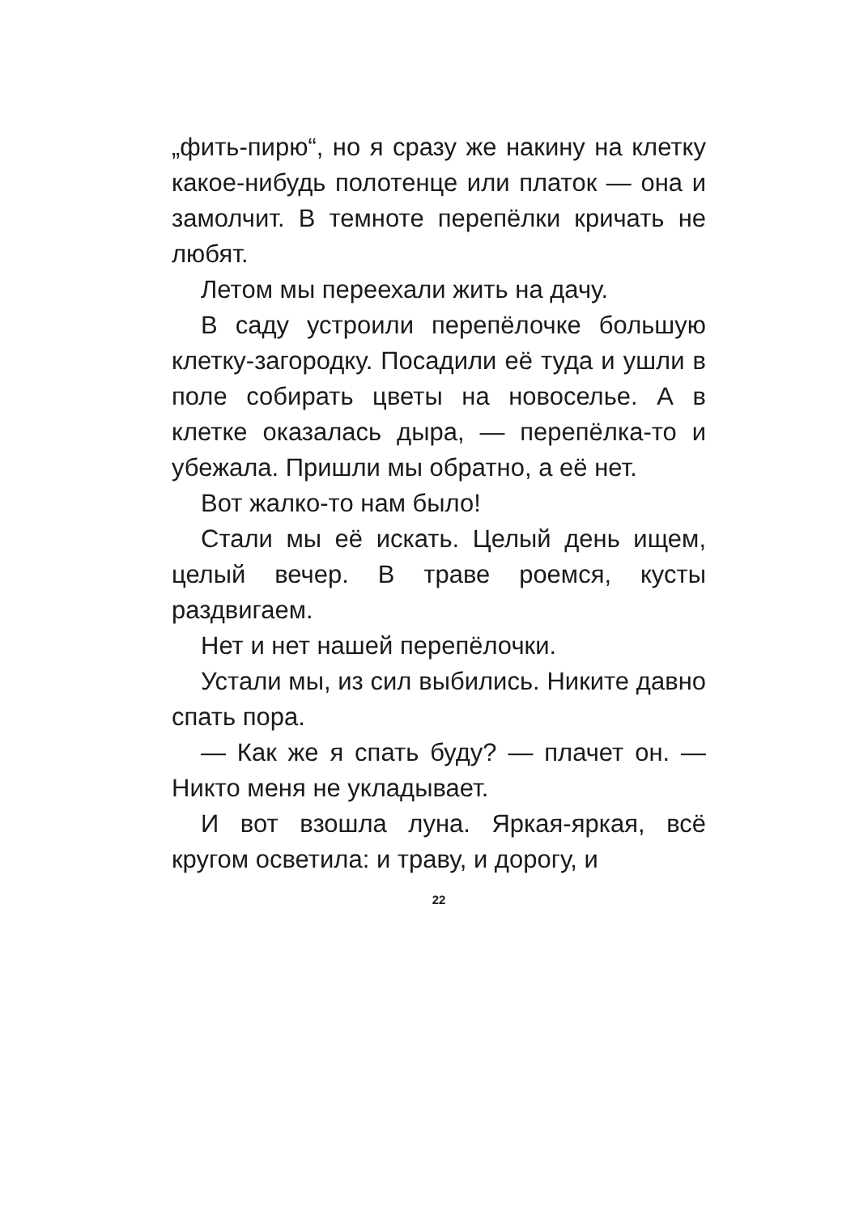„фить-пирю“, но я сразу же накину на клетку какое-нибудь полотенце или платок — она и замолчит. В темноте перепёлки кричать не любят.
Летом мы переехали жить на дачу.
В саду устроили перепёлочке большую клетку-загородку. Посадили её туда и ушли в поле собирать цветы на новоселье. А в клетке оказалась дыра, — перепёлка-то и убежала. Пришли мы обратно, а её нет.
Вот жалко-то нам было!
Стали мы её искать. Целый день ищем, целый вечер. В траве роемся, кусты раздвигаем.
Нет и нет нашей перепёлочки.
Устали мы, из сил выбились. Никите давно спать пора.
— Как же я спать буду? — плачет он. — Никто меня не укладывает.
И вот взошла луна. Яркая-яркая, всё кругом осветила: и траву, и дорогу, и
22